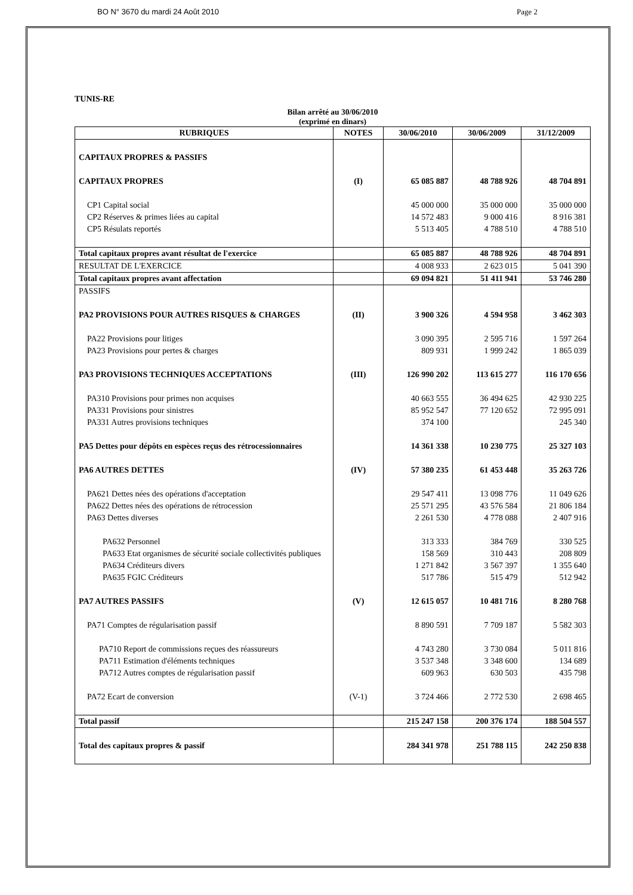BO N° 3670 du mardi 24 Août 2010 Page 2
TUNIS-RE
Bilan arrêté au 30/06/2010
(exprimé en dinars)
| RUBRIQUES | NOTES | 30/06/2010 | 30/06/2009 | 31/12/2009 |
| --- | --- | --- | --- | --- |
| CAPITAUX PROPRES & PASSIFS | | | | |
| CAPITAUX PROPRES | (I) | 65 085 887 | 48 788 926 | 48 704 891 |
| CP1 Capital social | | 45 000 000 | 35 000 000 | 35 000 000 |
| CP2 Réserves & primes liées au capital | | 14 572 483 | 9 000 416 | 8 916 381 |
| CP5 Résulats reportés | | 5 513 405 | 4 788 510 | 4 788 510 |
| Total capitaux propres avant résultat de l'exercice | | 65 085 887 | 48 788 926 | 48 704 891 |
| RESULTAT DE L'EXERCICE | | 4 008 933 | 2 623 015 | 5 041 390 |
| Total capitaux propres avant affectation | | 69 094 821 | 51 411 941 | 53 746 280 |
| PASSIFS | | | | |
| PA2 PROVISIONS POUR AUTRES RISQUES & CHARGES | (II) | 3 900 326 | 4 594 958 | 3 462 303 |
| PA22 Provisions pour litiges | | 3 090 395 | 2 595 716 | 1 597 264 |
| PA23 Provisions pour pertes & charges | | 809 931 | 1 999 242 | 1 865 039 |
| PA3 PROVISIONS TECHNIQUES ACCEPTATIONS | (III) | 126 990 202 | 113 615 277 | 116 170 656 |
| PA310 Provisions pour primes non acquises | | 40 663 555 | 36 494 625 | 42 930 225 |
| PA331 Provisions pour sinistres | | 85 952 547 | 77 120 652 | 72 995 091 |
| PA331 Autres provisions techniques | | 374 100 | | 245 340 |
| PA5 Dettes pour dépôts en espèces reçus des rétrocessionnaires | | 14 361 338 | 10 230 775 | 25 327 103 |
| PA6 AUTRES DETTES | (IV) | 57 380 235 | 61 453 448 | 35 263 726 |
| PA621 Dettes nées des opérations d'acceptation | | 29 547 411 | 13 098 776 | 11 049 626 |
| PA622 Dettes nées des opérations de rétrocession | | 25 571 295 | 43 576 584 | 21 806 184 |
| PA63 Dettes diverses | | 2 261 530 | 4 778 088 | 2 407 916 |
| PA632 Personnel | | 313 333 | 384 769 | 330 525 |
| PA633 Etat organismes de sécurité sociale collectivités publiques | | 158 569 | 310 443 | 208 809 |
| PA634 Créditeurs divers | | 1 271 842 | 3 567 397 | 1 355 640 |
| PA635 FGIC Créditeurs | | 517 786 | 515 479 | 512 942 |
| PA7 AUTRES PASSIFS | (V) | 12 615 057 | 10 481 716 | 8 280 768 |
| PA71 Comptes de régularisation passif | | 8 890 591 | 7 709 187 | 5 582 303 |
| PA710 Report de commissions reçues des réassureurs | | 4 743 280 | 3 730 084 | 5 011 816 |
| PA711 Estimation d'éléments techniques | | 3 537 348 | 3 348 600 | 134 689 |
| PA712 Autres comptes de régularisation passif | | 609 963 | 630 503 | 435 798 |
| PA72 Ecart de conversion | (V-1) | 3 724 466 | 2 772 530 | 2 698 465 |
| Total passif | | 215 247 158 | 200 376 174 | 188 504 557 |
| Total des capitaux propres & passif | | 284 341 978 | 251 788 115 | 242 250 838 |